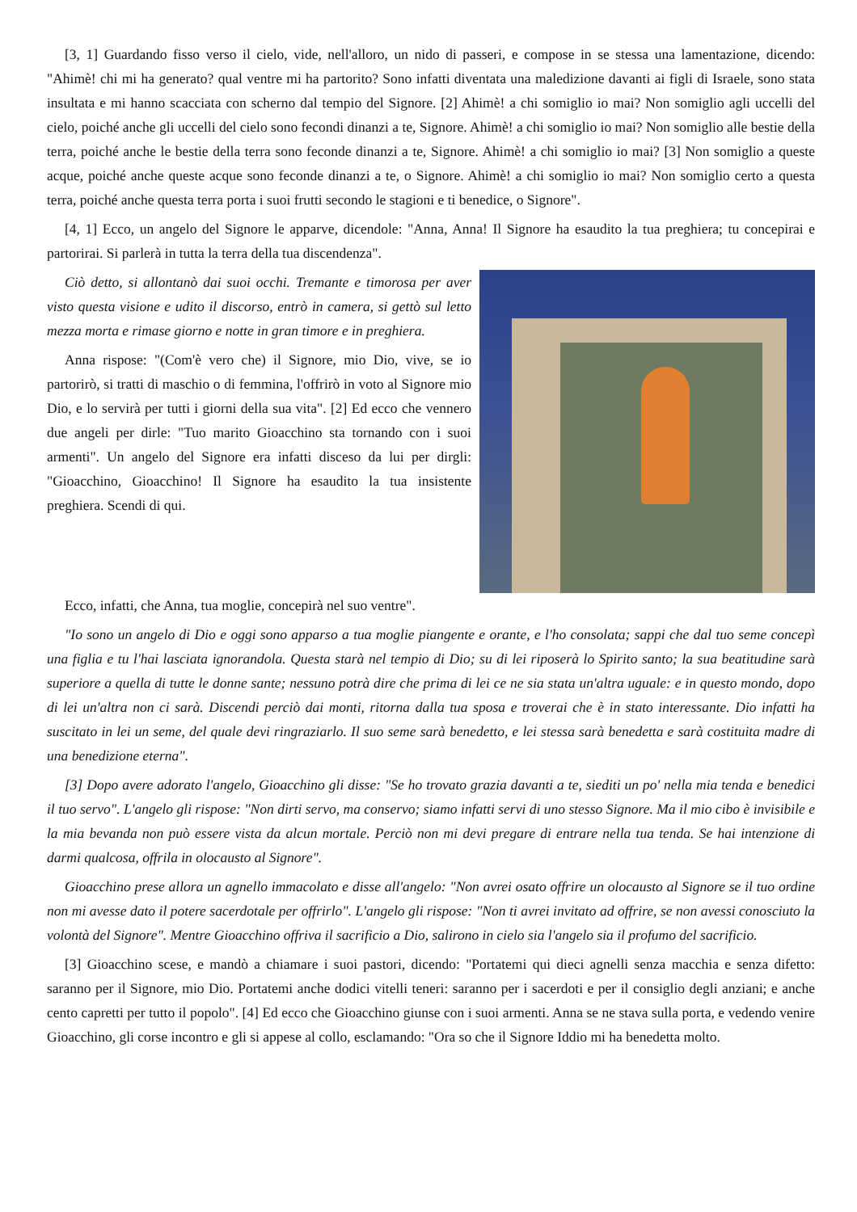[3, 1] Guardando fisso verso il cielo, vide, nell'alloro, un nido di passeri, e compose in se stessa una lamentazione, dicendo: "Ahimè! chi mi ha generato? qual ventre mi ha partorito? Sono infatti diventata una maledizione davanti ai figli di Israele, sono stata insultata e mi hanno scacciata con scherno dal tempio del Signore. [2] Ahimè! a chi somiglio io mai? Non somiglio agli uccelli del cielo, poiché anche gli uccelli del cielo sono fecondi dinanzi a te, Signore. Ahimè! a chi somiglio io mai? Non somiglio alle bestie della terra, poiché anche le bestie della terra sono feconde dinanzi a te, Signore. Ahimè! a chi somiglio io mai? [3] Non somiglio a queste acque, poiché anche queste acque sono feconde dinanzi a te, o Signore. Ahimè! a chi somiglio io mai? Non somiglio certo a questa terra, poiché anche questa terra porta i suoi frutti secondo le stagioni e ti benedice, o Signore".
[4, 1] Ecco, un angelo del Signore le apparve, dicendole: "Anna, Anna! Il Signore ha esaudito la tua preghiera; tu concepirai e partorirai. Si parlerà in tutta la terra della tua discendenza".
Ciò detto, si allontanò dai suoi occhi. Tremante e timorosa per aver visto questa visione e udito il discorso, entrò in camera, si gettò sul letto mezza morta e rimase giorno e notte in gran timore e in preghiera.
Anna rispose: "(Com'è vero che) il Signore, mio Dio, vive, se io partorirò, si tratti di maschio o di femmina, l'offrirò in voto al Signore mio Dio, e lo servirà per tutti i giorni della sua vita". [2] Ed ecco che vennero due angeli per dirle: "Tuo marito Gioacchino sta tornando con i suoi armenti". Un angelo del Signore era infatti disceso da lui per dirgli: "Gioacchino, Gioacchino! Il Signore ha esaudito la tua insistente preghiera. Scendi di qui.
Ecco, infatti, che Anna, tua moglie, concepirà nel suo ventre".
"Io sono un angelo di Dio e oggi sono apparso a tua moglie piangente e orante, e l'ho consolata; sappi che dal tuo seme concepì una figlia e tu l'hai lasciata ignorandola. Questa starà nel tempio di Dio; su di lei riposerà lo Spirito santo; la sua beatitudine sarà superiore a quella di tutte le donne sante; nessuno potrà dire che prima di lei ce ne sia stata un'altra uguale: e in questo mondo, dopo di lei un'altra non ci sarà. Discendi perciò dai monti, ritorna dalla tua sposa e troverai che è in stato interessante. Dio infatti ha suscitato in lei un seme, del quale devi ringraziarlo. Il suo seme sarà benedetto, e lei stessa sarà benedetta e sarà costituita madre di una benedizione eterna".
[3] Dopo avere adorato l'angelo, Gioacchino gli disse: "Se ho trovato grazia davanti a te, siediti un po' nella mia tenda e benedici il tuo servo". L'angelo gli rispose: "Non dirti servo, ma conservo; siamo infatti servi di uno stesso Signore. Ma il mio cibo è invisibile e la mia bevanda non può essere vista da alcun mortale. Perciò non mi devi pregare di entrare nella tua tenda. Se hai intenzione di darmi qualcosa, offrila in olocausto al Signore".
Gioacchino prese allora un agnello immacolato e disse all'angelo: "Non avrei osato offrire un olocausto al Signore se il tuo ordine non mi avesse dato il potere sacerdotale per offrirlo". L'angelo gli rispose: "Non ti avrei invitato ad offrire, se non avessi conosciuto la volontà del Signore". Mentre Gioacchino offriva il sacrificio a Dio, salirono in cielo sia l'angelo sia il profumo del sacrificio.
[3] Gioacchino scese, e mandò a chiamare i suoi pastori, dicendo: "Portatemi qui dieci agnelli senza macchia e senza difetto: saranno per il Signore, mio Dio. Portatemi anche dodici vitelli teneri: saranno per i sacerdoti e per il consiglio degli anziani; e anche cento capretti per tutto il popolo". [4] Ed ecco che Gioacchino giunse con i suoi armenti. Anna se ne stava sulla porta, e vedendo venire Gioacchino, gli corse incontro e gli si appese al collo, esclamando: "Ora so che il Signore Iddio mi ha benedetta molto.